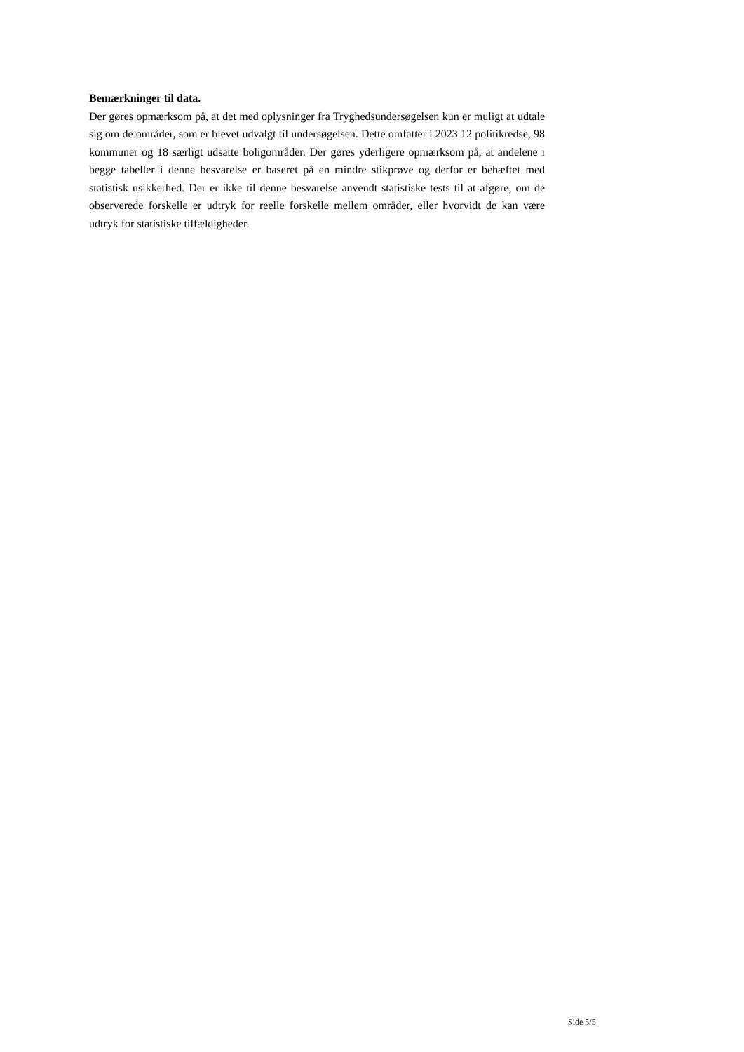Bemærkninger til data.
Der gøres opmærksom på, at det med oplysninger fra Tryghedsundersøgelsen kun er muligt at udtale sig om de områder, som er blevet udvalgt til undersøgelsen. Dette omfatter i 2023 12 politikredse, 98 kommuner og 18 særligt udsatte boligområder. Der gøres yderligere opmærksom på, at andelene i begge tabeller i denne besvarelse er baseret på en mindre stikprøve og derfor er behæftet med statistisk usikkerhed. Der er ikke til denne besvarelse anvendt statistiske tests til at afgøre, om de observerede forskelle er udtryk for reelle forskelle mellem områder, eller hvorvidt de kan være udtryk for statistiske tilfældigheder.
Side 5/5